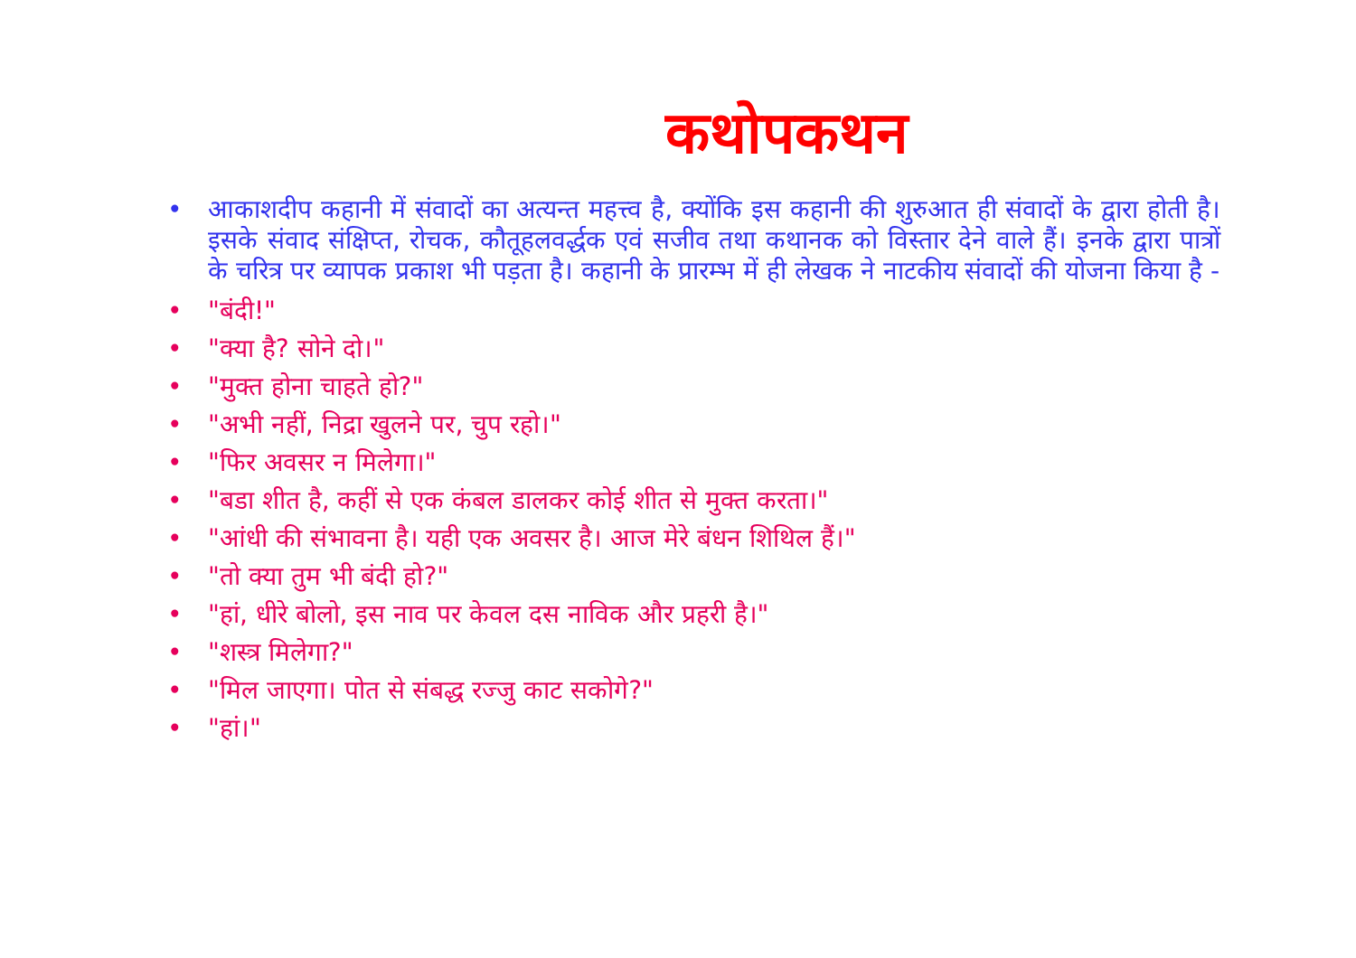कथोपकथन
• आकाशदीप कहानी में संवादों का अत्यन्त महत्त्व है, क्योंकि इस कहानी की शुरुआत ही संवादों के द्वारा होती है।इसके संवाद संक्षिप्त, रोचक, कौतूहलवर्द्धक एवं सजीव तथा कथानक को विस्तार देने वाले हैं। इनके द्वारा पात्रों के चरित्र पर व्यापक प्रकाश भी पड़ता है। कहानी के प्रारम्भ में ही लेखक ने नाटकीय संवादों की योजना किया है -
• "बंदी!"
• "क्या है? सोने दो।"
• "मुक्त होना चाहते हो?"
• "अभी नहीं, निद्रा खुलने पर, चुप रहो।"
• "फिर अवसर न मिलेगा।"
• "बडा शीत है, कहीं से एक कंबल डालकर कोई शीत से मुक्त करता।"
• "आंधी की संभावना है। यही एक अवसर है। आज मेरे बंधन शिथिल हैं।"
• "तो क्या तुम भी बंदी हो?"
• "हां, धीरे बोलो, इस नाव पर केवल दस नाविक और प्रहरी है।"
• "शस्त्र मिलेगा?"
• "मिल जाएगा। पोत से संबद्ध रज्जु काट सकोगे?"
• "हां।"